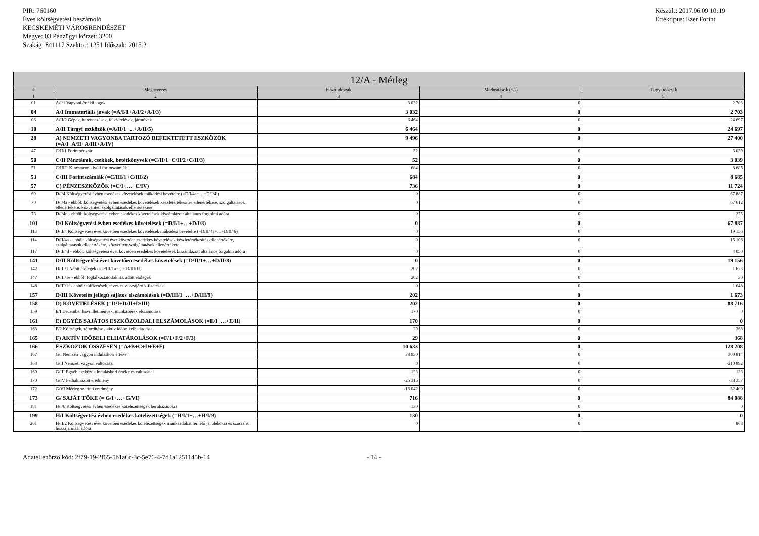PIR: 760160
Éves költségvetési beszámoló
KECSKEMÉTI VÁROSRENDÉSZET
Megye: 03 Pénzügyi körzet: 3200
Szakág: 841117 Szektor: 1251 Időszak: 2015.2
Készült: 2017.06.09 10:19
Értéktípus: Ezer Forint
| 12/A - Mérleg | | | | |
| --- | --- | --- | --- | --- |
| # | Megnevezés | Előző időszak | Módosítások (+/-) | Tárgyi időszak |
| 1 | 2 | 3 | 4 | 5 |
| 01 | A/I/1 Vagyoni értékű jogok | 3 032 | 0 | 2 703 |
| 04 | A/I Immateriális javak (=A/I/1+A/I/2+A/I/3) | 3 032 | 0 | 2 703 |
| 06 | A/II/2 Gépek, berendezések, felszerelések, járművek | 6 464 | 0 | 24 697 |
| 10 | A/II Tárgyi eszközök (=A/II/1+...+A/II/5) | 6 464 | 0 | 24 697 |
| 28 | A) NEMZETI VAGYONBA TARTOZÓ BEFEKTETETT ESZKÖZÖK (=A/I+A/II+A/III+A/IV) | 9 496 | 0 | 27 400 |
| 47 | C/II/1 Forintpénztár | 52 | 0 | 3 039 |
| 50 | C/II Pénztárak, csekkek, betétkönyvek (=C/II/1+C/II/2+C/II/3) | 52 | 0 | 3 039 |
| 51 | C/III/1 Kincstáron kívüli forintszámlák | 684 | 0 | 8 685 |
| 53 | C/III Forintszámlák (=C/III/1+C/III/2) | 684 | 0 | 8 685 |
| 57 | C) PÉNZESZKÖZÖK (=C/I+…+C/IV) | 736 | 0 | 11 724 |
| 69 | D/I/4 Költségvetési évben esedékes követelések működési bevételre (=D/I/4a+…+D/I/4i) | 0 | 0 | 67 887 |
| 70 | D/I/4a - ebből: költségvetési évben esedékes követelések készletértékesítés ellenértékére, szolgáltatások ellenértékére, közvetített szolgáltatások ellenértékére | 0 | 0 | 67 612 |
| 73 | D/I/4d - ebből: költségvetési évben esedékes követelések kiszámlázott általános forgalmi adóra | 0 | 0 | 275 |
| 101 | D/I Költségvetési évben esedékes követelések (=D/I/1+…+D/I/8) | 0 | 0 | 67 887 |
| 113 | D/II/4 Költségvetési évet követően esedékes követelések működési bevételre (=D/II/4a+…+D/II/4i) | 0 | 0 | 19 156 |
| 114 | D/II/4a - ebből: költségvetési évet követően esedékes követelések készletértékesítés ellenértékére, szolgáltatások ellenértékére, közvetített szolgáltatások ellenértékére | 0 | 0 | 15 106 |
| 117 | D/II/4d - ebből: költségvetési évet követően esedékes követelések kiszámlázott általános forgalmi adóra | 0 | 0 | 4 050 |
| 141 | D/II Költségvetési évet követően esedékes követelések (=D/II/1+…+D/II/8) | 0 | 0 | 19 156 |
| 142 | D/III/1 Adott előlegek (=D/III/1a+…+D/III/1f) | 202 | 0 | 1 673 |
| 147 | D/III/1e - ebből: foglalkoztatottaknak adott előlegek | 202 | 0 | 30 |
| 148 | D/III/1f - ebből: túlfizetések, téves és visszajáró kifizetések | 0 | 0 | 1 643 |
| 157 | D/III Követelés jellegű sajátos elszámolások (=D/III/1+…+D/III/9) | 202 | 0 | 1 673 |
| 158 | D) KÖVETELÉSEK (=D/I+D/II+D/III) | 202 | 0 | 88 716 |
| 159 | E/I December havi illetmények, munkabérek elszámolása | 170 | 0 | 0 |
| 161 | E) EGYÉB SAJÁTOS ESZKÖZOLDALI ELSZÁMOLÁSOK (=E/I+…+E/II) | 170 | 0 | 0 |
| 163 | F/2 Költségek, ráfordítások aktív időbeli elhatárolása | 29 | 0 | 368 |
| 165 | F) AKTÍV IDŐBELI ELHATÁROLÁSOK (=F/1+F/2+F/3) | 29 | 0 | 368 |
| 166 | ESZKÖZÖK ÖSSZESEN (=A+B+C+D+E+F) | 10 633 | 0 | 128 208 |
| 167 | G/I Nemzeti vagyon induláskori értéke | 38 950 | 0 | 300 814 |
| 168 | G/II Nemzeti vagyon változásai | 0 | 0 | -210 892 |
| 169 | G/III Egyéb eszközök induláskori értéke és változásai | 123 | 0 | 123 |
| 170 | G/IV Felhalmozott eredmény | -25 315 | 0 | -38 357 |
| 172 | G/VI Mérleg szerinti eredmény | -13 042 | 0 | 32 400 |
| 173 | G/ SAJÁT TŐKE (= G/I+…+G/VI) | 716 | 0 | 84 088 |
| 181 | H/I/6 Költségvetési évben esedékes kötelezettségek beruházásokra | 130 | 0 | 0 |
| 199 | H/I Költségvetési évben esedékes kötelezettségek (=H/I/1+…+H/I/9) | 130 | 0 | 0 |
| 201 | H/II/2 Költségvetési évet követően esedékes kötelezettségek munkaadókat terhelő járulékokra és szociális hozzájárulási adóra | 0 | 0 | 868 |
Adatellenőrző kód: 2f79-19-2f65-5b1a6c-3c-5e76-4-7d1a1251145b-14 - 14 -